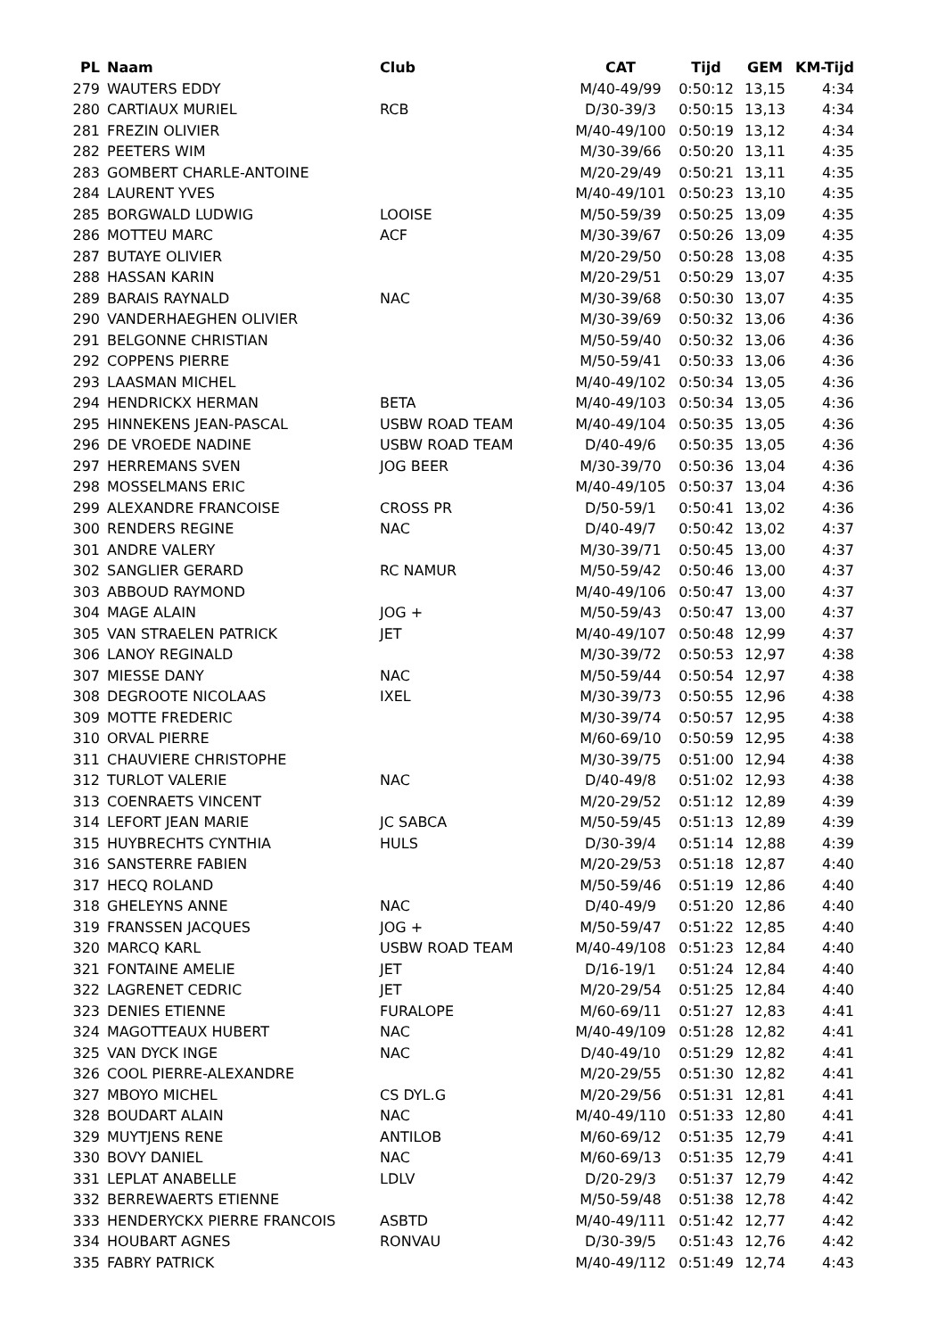| PL | Naam | Club | CAT | Tijd | GEM | KM-Tijd |
| --- | --- | --- | --- | --- | --- | --- |
| 279 | WAUTERS EDDY | | M/40-49/99 | 0:50:12 | 13,15 | 4:34 |
| 280 | CARTIAUX MURIEL | RCB | D/30-39/3 | 0:50:15 | 13,13 | 4:34 |
| 281 | FREZIN OLIVIER | | M/40-49/100 | 0:50:19 | 13,12 | 4:34 |
| 282 | PEETERS WIM | | M/30-39/66 | 0:50:20 | 13,11 | 4:35 |
| 283 | GOMBERT CHARLE-ANTOINE | | M/20-29/49 | 0:50:21 | 13,11 | 4:35 |
| 284 | LAURENT YVES | | M/40-49/101 | 0:50:23 | 13,10 | 4:35 |
| 285 | BORGWALD LUDWIG | LOOISE | M/50-59/39 | 0:50:25 | 13,09 | 4:35 |
| 286 | MOTTEU MARC | ACF | M/30-39/67 | 0:50:26 | 13,09 | 4:35 |
| 287 | BUTAYE OLIVIER | | M/20-29/50 | 0:50:28 | 13,08 | 4:35 |
| 288 | HASSAN KARIN | | M/20-29/51 | 0:50:29 | 13,07 | 4:35 |
| 289 | BARAIS RAYNALD | NAC | M/30-39/68 | 0:50:30 | 13,07 | 4:35 |
| 290 | VANDERHAEGHEN OLIVIER | | M/30-39/69 | 0:50:32 | 13,06 | 4:36 |
| 291 | BELGONNE CHRISTIAN | | M/50-59/40 | 0:50:32 | 13,06 | 4:36 |
| 292 | COPPENS PIERRE | | M/50-59/41 | 0:50:33 | 13,06 | 4:36 |
| 293 | LAASMAN MICHEL | | M/40-49/102 | 0:50:34 | 13,05 | 4:36 |
| 294 | HENDRICKX HERMAN | BETA | M/40-49/103 | 0:50:34 | 13,05 | 4:36 |
| 295 | HINNEKENS JEAN-PASCAL | USBW ROAD TEAM | M/40-49/104 | 0:50:35 | 13,05 | 4:36 |
| 296 | DE VROEDE NADINE | USBW ROAD TEAM | D/40-49/6 | 0:50:35 | 13,05 | 4:36 |
| 297 | HERREMANS SVEN | JOG BEER | M/30-39/70 | 0:50:36 | 13,04 | 4:36 |
| 298 | MOSSELMANS ERIC | | M/40-49/105 | 0:50:37 | 13,04 | 4:36 |
| 299 | ALEXANDRE FRANCOISE | CROSS PR | D/50-59/1 | 0:50:41 | 13,02 | 4:36 |
| 300 | RENDERS REGINE | NAC | D/40-49/7 | 0:50:42 | 13,02 | 4:37 |
| 301 | ANDRE VALERY | | M/30-39/71 | 0:50:45 | 13,00 | 4:37 |
| 302 | SANGLIER GERARD | RC NAMUR | M/50-59/42 | 0:50:46 | 13,00 | 4:37 |
| 303 | ABBOUD RAYMOND | | M/40-49/106 | 0:50:47 | 13,00 | 4:37 |
| 304 | MAGE ALAIN | JOG + | M/50-59/43 | 0:50:47 | 13,00 | 4:37 |
| 305 | VAN STRAELEN PATRICK | JET | M/40-49/107 | 0:50:48 | 12,99 | 4:37 |
| 306 | LANOY REGINALD | | M/30-39/72 | 0:50:53 | 12,97 | 4:38 |
| 307 | MIESSE DANY | NAC | M/50-59/44 | 0:50:54 | 12,97 | 4:38 |
| 308 | DEGROOTE NICOLAAS | IXEL | M/30-39/73 | 0:50:55 | 12,96 | 4:38 |
| 309 | MOTTE FREDERIC | | M/30-39/74 | 0:50:57 | 12,95 | 4:38 |
| 310 | ORVAL PIERRE | | M/60-69/10 | 0:50:59 | 12,95 | 4:38 |
| 311 | CHAUVIERE CHRISTOPHE | | M/30-39/75 | 0:51:00 | 12,94 | 4:38 |
| 312 | TURLOT VALERIE | NAC | D/40-49/8 | 0:51:02 | 12,93 | 4:38 |
| 313 | COENRAETS VINCENT | | M/20-29/52 | 0:51:12 | 12,89 | 4:39 |
| 314 | LEFORT JEAN MARIE | JC SABCA | M/50-59/45 | 0:51:13 | 12,89 | 4:39 |
| 315 | HUYBRECHTS CYNTHIA | HULS | D/30-39/4 | 0:51:14 | 12,88 | 4:39 |
| 316 | SANSTERRE FABIEN | | M/20-29/53 | 0:51:18 | 12,87 | 4:40 |
| 317 | HECQ ROLAND | | M/50-59/46 | 0:51:19 | 12,86 | 4:40 |
| 318 | GHELEYNS ANNE | NAC | D/40-49/9 | 0:51:20 | 12,86 | 4:40 |
| 319 | FRANSSEN JACQUES | JOG + | M/50-59/47 | 0:51:22 | 12,85 | 4:40 |
| 320 | MARCQ KARL | USBW ROAD TEAM | M/40-49/108 | 0:51:23 | 12,84 | 4:40 |
| 321 | FONTAINE AMELIE | JET | D/16-19/1 | 0:51:24 | 12,84 | 4:40 |
| 322 | LAGRENET CEDRIC | JET | M/20-29/54 | 0:51:25 | 12,84 | 4:40 |
| 323 | DENIES ETIENNE | FURALOPE | M/60-69/11 | 0:51:27 | 12,83 | 4:41 |
| 324 | MAGOTTEAUX HUBERT | NAC | M/40-49/109 | 0:51:28 | 12,82 | 4:41 |
| 325 | VAN DYCK INGE | NAC | D/40-49/10 | 0:51:29 | 12,82 | 4:41 |
| 326 | COOL PIERRE-ALEXANDRE | | M/20-29/55 | 0:51:30 | 12,82 | 4:41 |
| 327 | MBOYO MICHEL | CS DYL.G | M/20-29/56 | 0:51:31 | 12,81 | 4:41 |
| 328 | BOUDART ALAIN | NAC | M/40-49/110 | 0:51:33 | 12,80 | 4:41 |
| 329 | MUYTJENS RENE | ANTILOB | M/60-69/12 | 0:51:35 | 12,79 | 4:41 |
| 330 | BOVY DANIEL | NAC | M/60-69/13 | 0:51:35 | 12,79 | 4:41 |
| 331 | LEPLAT ANABELLE | LDLV | D/20-29/3 | 0:51:37 | 12,79 | 4:42 |
| 332 | BERREWAERTS ETIENNE | | M/50-59/48 | 0:51:38 | 12,78 | 4:42 |
| 333 | HENDERYCKX PIERRE FRANCOIS | ASBTD | M/40-49/111 | 0:51:42 | 12,77 | 4:42 |
| 334 | HOUBART AGNES | RONVAU | D/30-39/5 | 0:51:43 | 12,76 | 4:42 |
| 335 | FABRY PATRICK | | M/40-49/112 | 0:51:49 | 12,74 | 4:43 |